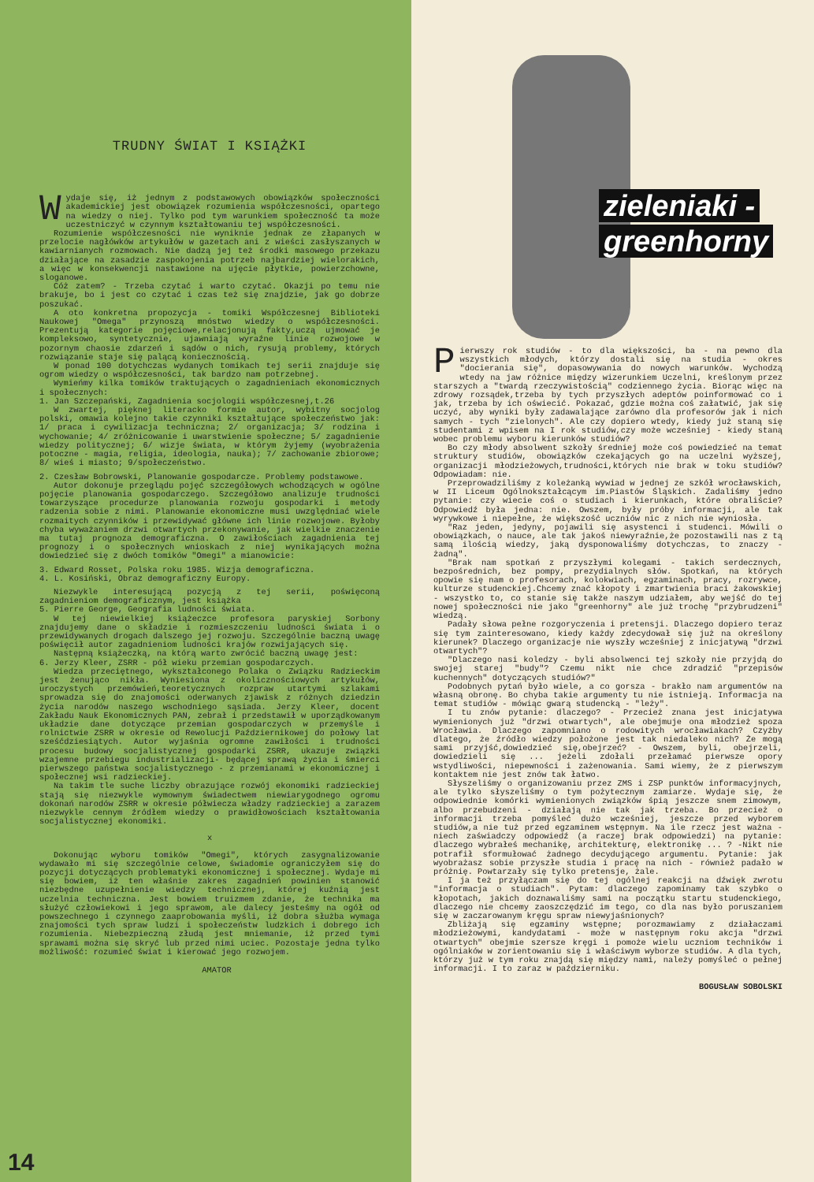TRUDNY ŚWIAT I KSIĄŻKI
Wydaje się, iż jednym z podstawowych obowiązków społeczności akademickiej jest obowiązek rozumienia współczesności, opartego na wiedzy o niej. Tylko pod tym warunkiem społeczność ta może uczestniczyć w czynnym kształtowaniu tej współczesności.
Rozumienie współczesności nie wyniknie jednak ze złapanych w przelocie nagłówków artykułów w gazetach ani z wieści zasłyszanych w kawiarnianych rozmowach. Nie dadzą jej też środki masowego przekazu działające na zasadzie zaspokojenia potrzeb najbardziej wielorakich, a więc w konsekwencji nastawione na ujęcie płytkie, powierzchowne, sloganowe.
Cóż zatem? - Trzeba czytać i warto czytać. Okazji po temu nie brakuje, bo i jest co czytać i czas też się znajdzie, jak go dobrze poszukać.
A oto konkretna propozycja - tomiki Współczesnej Biblioteki Naukowej "Omega" przynoszą mnóstwo wiedzy o współczesności. Prezentują kategorie pojęciowe,relacjonują fakty,uczą ujmować je kompleksowo, syntetycznie, ujawniają wyraźne linie rozwojowe w pozornym chaosie zdarzeń i sądów o nich, rysują problemy, których rozwiązanie staje się palącą koniecznością.
W ponad 100 dotychczas wydanych tomikach tej serii znajduje się ogrom wiedzy o współczesności, tak bardzo nam potrzebnej.
Wymieńmy kilka tomików traktujących o zagadnieniach ekonomicznych i społecznych:
1. Jan Szczepański, Zagadnienia socjologii współczesnej,t.26
W zwartej, pięknej literacko formie autor, wybitny socjolog polski, omawia kolejno takie czynniki kształtujące społeczeństwo jak: 1/ praca i cywilizacja techniczna; 2/ organizacja; 3/ rodzina i wychowanie; 4/ zróżnicowanie i uwarstwienie społeczne; 5/ zagadnienie wiedzy politycznej; 6/ wizje świata, w którym żyjemy (wyobrażenia potoczne - magia, religia, ideologia, nauka); 7/ zachowanie zbiorowe; 8/ wieś i miasto; 9/społeczeństwo.
2. Czesław Bobrowski, Planowanie gospodarcze. Problemy podstawowe.
Autor dokonuje przeglądu pojęć szczegółowych wchodzących w ogólne pojęcie planowania gospodarczego. Szczegółowo analizuje trudności towarzyszące procedurze planowania rozwoju gospodarki i metody radzenia sobie z nimi. Planowanie ekonomiczne musi uwzględniać wiele rozmaitych czynników i przewidywać główne ich linie rozwojowe. Byłoby chyba wyważaniem drzwi otwartych przekonywanie, jak wielkie znaczenie ma tutaj prognoza demograficzna. O zawiłościach zagadnienia tej prognozy i o społecznych wnioskach z niej wynikających można dowiedzieć się z dwóch tomików "Omegi" a mianowicie:
3. Edward Rosset, Polska roku 1985. Wizja demograficzna.
4. L. Kosiński, Obraz demograficzny Europy.
Niezwykle interesującą pozycją z tej serii, poświęconą zagadnieniom demograficznym, jest książka
5. Pierre George, Geografia ludności świata.
W tej niewielkiej książeczce profesora paryskiej Sorbony znajdujemy dane o składzie i rozmieszczeniu ludności świata i o przewidywanych drogach dalszego jej rozwoju. Szczególnie baczną uwagę poświęcił autor zagadnieniom ludności krajów rozwijających się.
Następną książeczką, na którą warto zwrócić baczną uwagę jest:
6. Jerzy Kleer, ZSRR - pół wieku przemian gospodarczych.
Wiedza przeciętnego, wykształconego Polaka o Związku Radzieckim jest żenująco nikła. Wyniesiona z okolicznościowych artykułów, uroczystych przemówień,teoretycznych rozpraw utartymi szlakami sprowadza się do znajomości oderwanych zjawisk z różnych dziedzin życia narodów naszego wschodniego sąsiada. Jerzy Kleer, docent Zakładu Nauk Ekonomicznych PAN, zebrał i przedstawił w uporządkowanym układzie dane dotyczące przemian gospodarczych w przemyśle i rolnictwie ZSRR w okresie od Rewolucji Październikowej do połowy lat sześćdziesiątych. Autor wyjaśnia ogromne zawiłości i trudności procesu budowy socjalistycznej gospodarki ZSRR, ukazuje związki wzajemne przebiegu industrializacji- będącej sprawą życia i śmierci pierwszego państwa socjalistycznego - z przemianami w ekonomicznej i społecznej wsi radzieckiej.
Na takim tle suche liczby obrazujące rozwój ekonomiki radzieckiej stają się niezwykle wymownym świadectwem niewiarygodnego ogromu dokonań narodów ZSRR w okresie półwiecza władzy radzieckiej a zarazem niezwykle cennym źródłem wiedzy o prawidłowościach kształtowania socjalistycznej ekonomiki.
x
Dokonując wyboru tomików "Omegi", których zasygnalizowanie wydawało mi się szczególnie celowe, świadomie ograniczyłem się do pozycji dotyczących problematyki ekonomicznej i społecznej. Wydaje mi się bowiem, iż ten właśnie zakres zagadnień powinien stanowić niezbędne uzupełnienie wiedzy technicznej, której kuźnią jest uczelnia techniczna. Jest bowiem truizmem zdanie, że technika ma służyć człowiekowi i jego sprawom, ale dalecy jesteśmy na ogół od powszechnego i czynnego zaaprobowania myśli, iż dobra służba wymaga znajomości tych spraw ludzi i społeczeństw ludzkich i dobrego ich rozumienia. Niebezpieczną złudą jest mniemanie, iż przed tymi sprawami można się skryć lub przed nimi uciec. Pozostaje jedna tylko możliwość: rozumieć świat i kierować jego rozwojem.
AMATOR
14
zieleniaki -
greenhorny
Pierwszy rok studiów - to dla większości, ba - na pewno dla wszystkich młodych, którzy dostali się na studia - okres "docierania się", dopasowywania do nowych warunków. Wychodzą wtedy na jaw różnice między wizerunkiem Uczelni, kreślonym przez starszych a "twardą rzeczywistością" codziennego życia. Biorąc więc na zdrowy rozsądek,trzeba by tych przyszłych adeptów poinformować co i jak, trzeba by ich oświecić. Pokazać, gdzie można coś załatwić, jak się uczyć, aby wyniki były zadawalające zarówno dla profesorów jak i nich samych - tych "zielonych". Ale czy dopiero wtedy, kiedy już staną się studentami z wpisem na I rok studiów,czy może wcześniej - kiedy staną wobec problemu wyboru kierunków studiów?
Bo czy młody absolwent szkoły średniej może coś powiedzieć na temat struktury studiów, obowiązków czekających go na uczelni wyższej, organizacji młodzieżowych,trudności,których nie brak w toku studiów? Odpowiadam: nie.
Przeprowadziliśmy z koleżanką wywiad w jednej ze szkół wrocławskich, w II Liceum Ogólnokształcącym im.Piastów Śląskich. Zadaliśmy jedno pytanie: czy wiecie coś o studiach i kierunkach, które obraliście? Odpowiedź była jedna: nie. Owszem, były próby informacji, ale tak wyrywkowe i niepełne, że większość uczniów nic z nich nie wyniosła.
"Raz jeden, jedyny, pojawili się asystenci i studenci. Mówili o obowiązkach, o nauce, ale tak jakoś niewyraźnie,że pozostawili nas z tą samą ilością wiedzy, jaką dysponowaliśmy dotychczas, to znaczy - żadną".
"Brak nam spotkań z przyszłymi kolegami - takich serdecznych, bezpośrednich, bez pompy, prezydialnych słów. Spotkań, na których opowie się nam o profesorach, kolokwiach, egzaminach, pracy, rozrywce, kulturze studenckiej.Chcemy znać kłopoty i zmartwienia braci żakowskiej - wszystko to, co stanie się także naszym udziałem, aby wejść do tej nowej społeczności nie jako "greenhorny" ale już trochę "przybrudzeni" wiedzą.
Padały słowa pełne rozgoryczenia i pretensji. Dlaczego dopiero teraz się tym zainteresowano, kiedy każdy zdecydował się już na określony kierunek? Dlaczego organizacje nie wyszły wcześniej z inicjatywą "drzwi otwartych"?
"Dlaczego nasi koledzy - byli absolwenci tej szkoły nie przyjdą do swojej starej "budy"? Czemu nikt nie chce zdradzić "przepisów kuchennych" dotyczących studiów?"
Podobnych pytań było wiele, a co gorsza - brakło nam argumentów na własną obronę. Bo chyba takie argumenty tu nie istnieją. Informacja na temat studiów - mówiąc gwarą studencką - "leży".
I tu znów pytanie: dlaczego? - Przecież znana jest inicjatywa wymienionych już "drzwi otwartych", ale obejmuje ona młodzież spoza Wrocławia. Dlaczego zapomniano o rodowitych wrocławiakach? Czyżby dlatego, że źródło wiedzy położone jest tak niedaleko nich? Że mogą sami przyjść,dowiedzieć się,obejrzeć? - Owszem, byli, obejrzeli, dowiedzieli się ... jeżeli zdołali przełamać pierwsze opory wstydliwości, niepewności i zażenowania. Sami wiemy, że z pierwszym kontaktem nie jest znów tak łatwo.
Słyszeliśmy o organizowaniu przez ZMS i ZSP punktów informacyjnych, ale tylko słyszeliśmy o tym pożytecznym zamiarze. Wydaje się, że odpowiednie komórki wymienionych związków śpią jeszcze snem zimowym, albo przebudzeni - działają nie tak jak trzeba. Bo przecież o informacji trzeba pomyśleć dużo wcześniej, jeszcze przed wyborem studiów,a nie tuż przed egzaminem wstępnym. Na ile rzecz jest ważna - niech zaświadczy odpowiedź (a raczej brak odpowiedzi) na pytanie: dlaczego wybrałeś mechanikę, architekturę, elektronikę ... ? -Nikt nie potrafił sformułować żadnego decydującego argumentu. Pytanie: jak wyobrażasz sobie przyszłe studia i pracę na nich - również padało w próżnię. Powtarzały się tylko pretensje, żale.
I ja też przyłączam się do tej ogólnej reakcji na dźwięk zwrotu "informacja o studiach". Pytam: dlaczego zapominamy tak szybko o kłopotach, jakich doznawaliśmy sami na początku startu studenckiego, dlaczego nie chcemy zaoszczędzić im tego, co dla nas było poruszaniem się w zaczarowanym kręgu spraw niewyjaśnionych?
Zbliżają się egzaminy wstępne; porozmawiamy z działaczami młodzieżowymi, kandydatami - może w następnym roku akcja "drzwi otwartych" obejmie szersze kręgi i pomoże wielu uczniom techników i ogólniaków w zorientowaniu się i właściwym wyborze studiów. A dla tych, którzy już w tym roku znajdą się między nami, należy pomyśleć o pełnej informacji. I to zaraz w październiku.
BOGUSŁAW SOBOLSKI